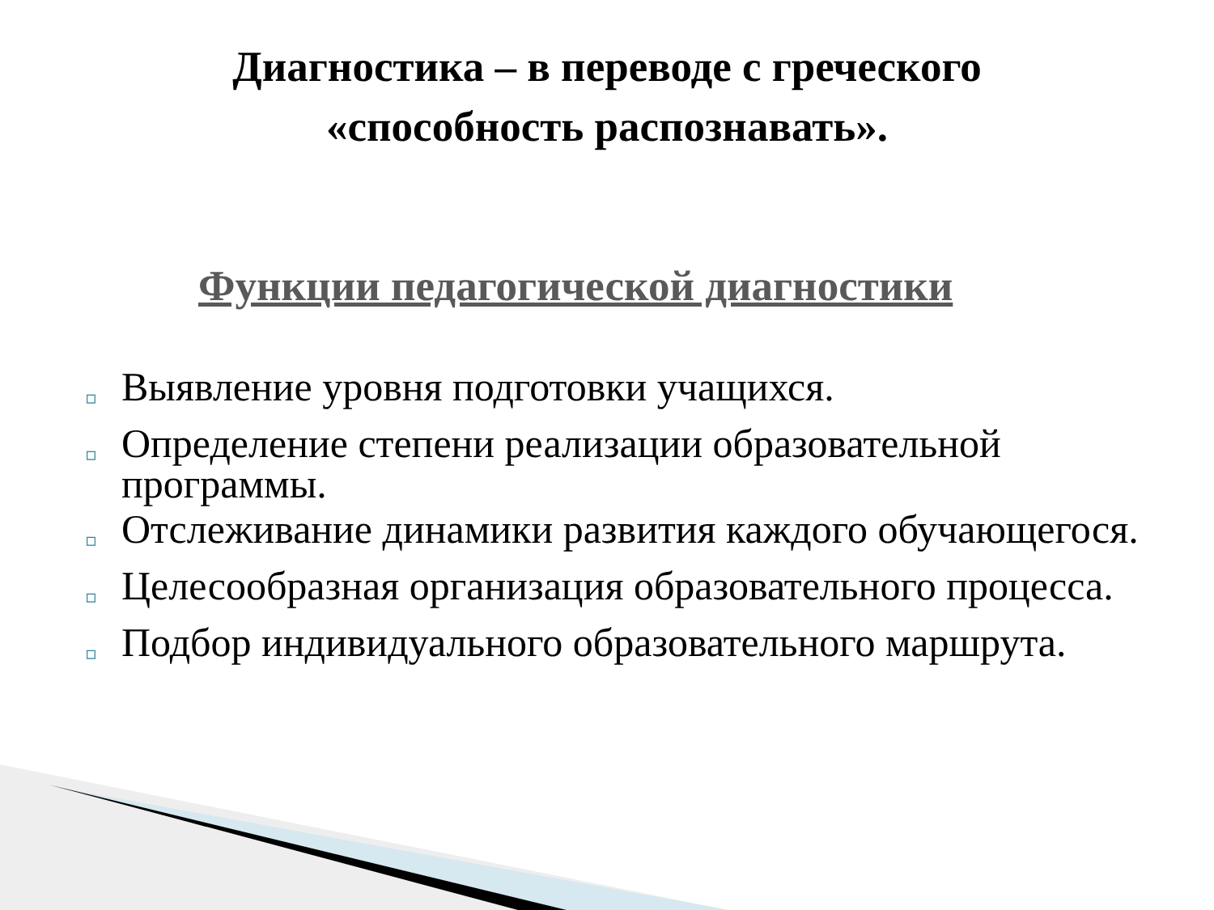Диагностика – в переводе с греческого
«способность распознавать».
Функции педагогической диагностики
▫ Выявление уровня подготовки учащихся.
▫ Определение степени реализации образовательной программы.
▫ Отслеживание динамики развития каждого обучающегося.
▫ Целесообразная организация образовательного процесса.
▫ Подбор индивидуального образовательного маршрута.